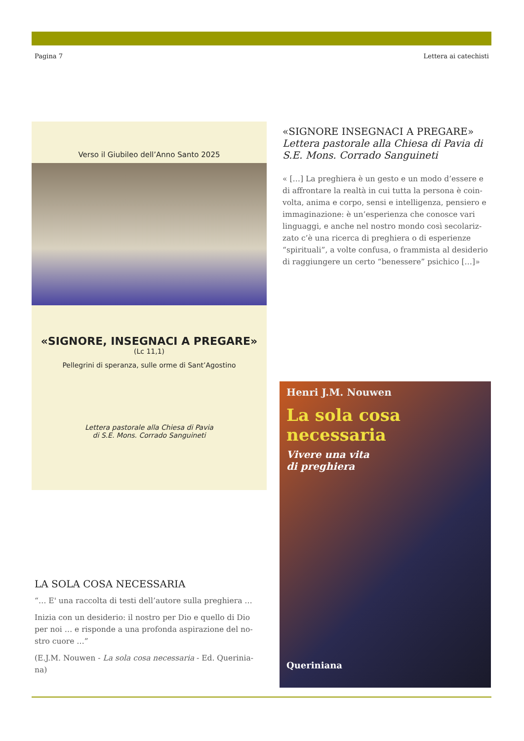Pagina 7 Lettera ai catechisti
Verso il Giubileo dell’Anno Santo 2025
«SIGNORE, INSEGNACI A PREGARE»
(Lc 11,1)
Pellegrini di speranza, sulle orme di Sant’Agostino
Lettera pastorale alla Chiesa di Pavia
di S.E. Mons. Corrado Sanguineti
«SIGNORE INSEGNACI A PREGARE»
Lettera pastorale alla Chiesa di Pavia di S.E. Mons. Corrado Sanguineti
« […] La preghiera è un gesto e un modo d’essere e di affrontare la realtà in cui tutta la persona è coin-volta, anima e corpo, sensi e intelligenza, pensiero e immaginazione: è un’esperienza che conosce vari linguaggi, e anche nel nostro mondo così secolariz-zato c’è una ricerca di preghiera o di esperienze “spirituali”, a volte confusa, o frammista al desiderio di raggiungere un certo “benessere” psichico […]»
Henri J.M. Nouwen
La sola cosa necessaria
Vivere una vita
di preghiera
Queriniana
LA SOLA COSA NECESSARIA
“… E' una raccolta di testi dell’autore sulla preghiera …
Inizia con un desiderio: il nostro per Dio e quello di Dio per noi … e risponde a una profonda aspirazione del no-stro cuore …”
(E.J.M. Nouwen - La sola cosa necessaria - Ed. Querinia-na)